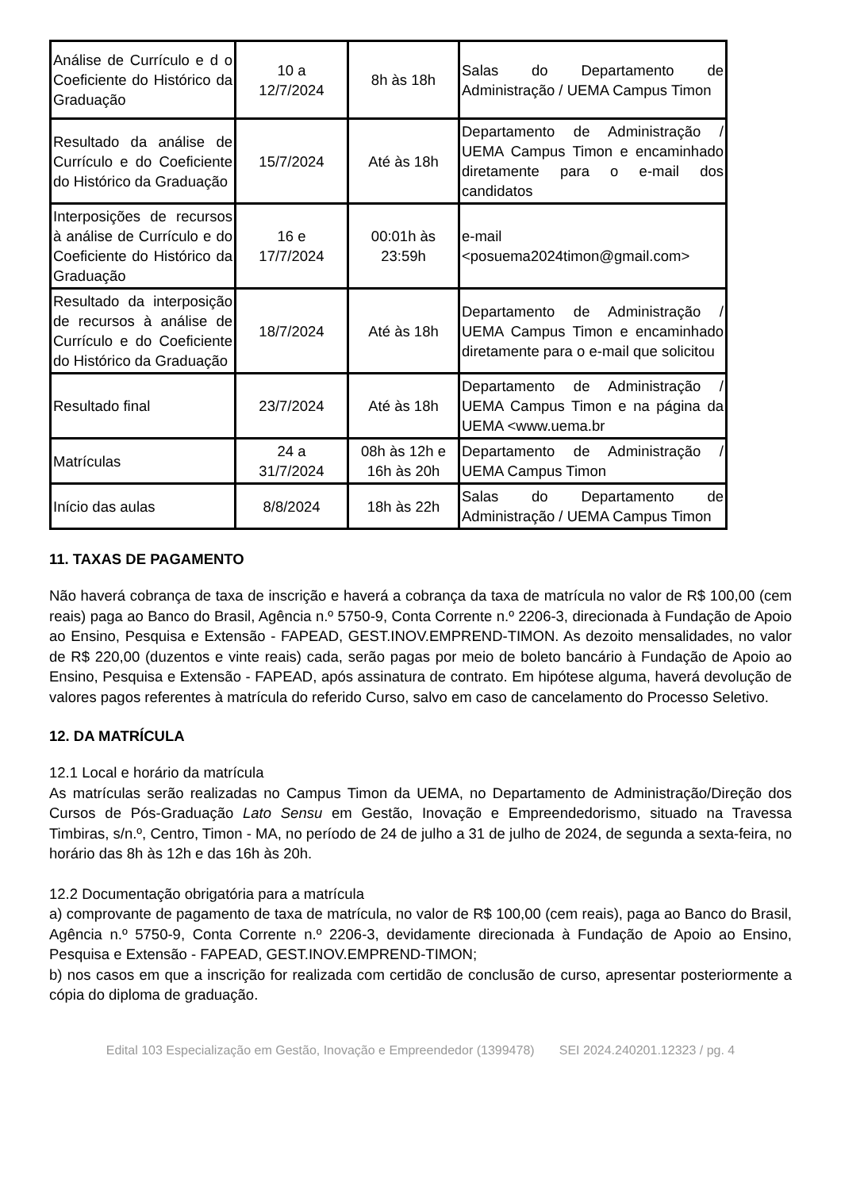| Análise de Currículo e d o Coeficiente do Histórico da Graduação | 10 a 12/7/2024 | 8h às 18h | Salas do Departamento de Administração / UEMA Campus Timon |
| Resultado da análise de Currículo e do Coeficiente do Histórico da Graduação | 15/7/2024 | Até às 18h | Departamento de Administração / UEMA Campus Timon e encaminhado diretamente para o e-mail dos candidatos |
| Interposições de recursos à análise de Currículo e do Coeficiente do Histórico da Graduação | 16 e 17/7/2024 | 00:01h às 23:59h | e-mail <posuema2024timon@gmail.com> |
| Resultado da interposição de recursos à análise de Currículo e do Coeficiente do Histórico da Graduação | 18/7/2024 | Até às 18h | Departamento de Administração / UEMA Campus Timon e encaminhado diretamente para o e-mail que solicitou |
| Resultado final | 23/7/2024 | Até às 18h | Departamento de Administração / UEMA Campus Timon e na página da UEMA <www.uema.br |
| Matrículas | 24 a 31/7/2024 | 08h às 12h e 16h às 20h | Departamento de Administração / UEMA Campus Timon |
| Início das aulas | 8/8/2024 | 18h às 22h | Salas do Departamento de Administração / UEMA Campus Timon |
11. TAXAS DE PAGAMENTO
Não haverá cobrança de taxa de inscrição e haverá a cobrança da taxa de matrícula no valor de R$ 100,00 (cem reais) paga ao Banco do Brasil, Agência n.º 5750-9, Conta Corrente n.º 2206-3, direcionada à Fundação de Apoio ao Ensino, Pesquisa e Extensão - FAPEAD, GEST.INOV.EMPREND-TIMON. As dezoito mensalidades, no valor de R$ 220,00 (duzentos e vinte reais) cada, serão pagas por meio de boleto bancário à Fundação de Apoio ao Ensino, Pesquisa e Extensão - FAPEAD, após assinatura de contrato. Em hipótese alguma, haverá devolução de valores pagos referentes à matrícula do referido Curso, salvo em caso de cancelamento do Processo Seletivo.
12. DA MATRÍCULA
12.1 Local e horário da matrícula
As matrículas serão realizadas no Campus Timon da UEMA, no Departamento de Administração/Direção dos Cursos de Pós-Graduação Lato Sensu em Gestão, Inovação e Empreendedorismo, situado na Travessa Timbiras, s/n.º, Centro, Timon - MA, no período de 24 de julho a 31 de julho de 2024, de segunda a sexta-feira, no horário das 8h às 12h e das 16h às 20h.
12.2 Documentação obrigatória para a matrícula
a) comprovante de pagamento de taxa de matrícula, no valor de R$ 100,00 (cem reais), paga ao Banco do Brasil, Agência n.º 5750-9, Conta Corrente n.º 2206-3, devidamente direcionada à Fundação de Apoio ao Ensino, Pesquisa e Extensão - FAPEAD, GEST.INOV.EMPREND-TIMON;
b) nos casos em que a inscrição for realizada com certidão de conclusão de curso, apresentar posteriormente a cópia do diploma de graduação.
Edital 103 Especialização em Gestão, Inovação e Empreendedor (1399478) SEI 2024.240201.12323 / pg. 4